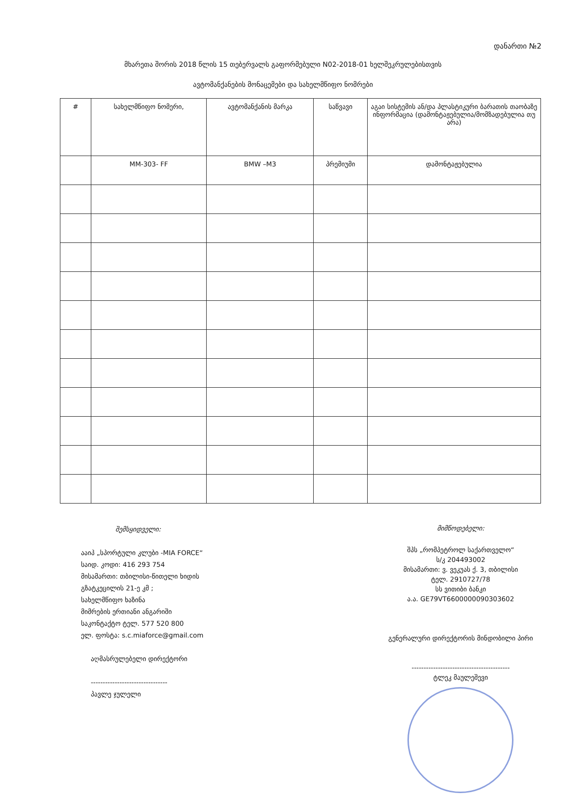დანართი №2
მხარეთა შორის 2018 წლის 15 თებერვალს გაფორმებული N02-2018-01 ხელშეკრულებისთვის
ავტომანქანების მონაცემები და სახელმწიფო ნომრები
| # | სახელმწიფო ნომერი, | ავტომანქანის მარკა | საწვავი | აგაი სისტემის ან/და პლასტიკური ბარათის თაობაზე ინფორმაცია (დამონტაჟებულია/მომზადებულია თუ არა) |
| --- | --- | --- | --- | --- |
| | MM-303- FF | BMW –M3 | პრემიუმი | დამონტაჟებულია |
შემსყიდველი:
ააიპ „სპორტული კლუბი -MIA FORCE“
საიდ. კოდი: 416 293 754
მისამართი: თბილისი-წითელი ხიდის
გზატკეცილის 21-ე კმ ;
სახელმწიფო ხაზინა
მიმრების ერთიანი ანგარიში
საკონტაქტო ტელ. 577 520 800
ელ. ფოსტა: s.c.miaforce@gmail.com
აღმასრულებელი დირექტორი
--------------------------------
პავლე ჯულელი
მიმწოდებელი:
შპს „რომპეტროლ საქართველო“
ს/კ 204493002
მისამართი: ვ. ვეკუას ქ. 3, თბილისი
ტელ. 2910727/78
სს ვითიბი ბანკი
ა.ა. GE79VT6600000090303602
გენერალური დირექტორის მინდობილი პირი
-----------------------------------------
ტლეკ მაულეშევი